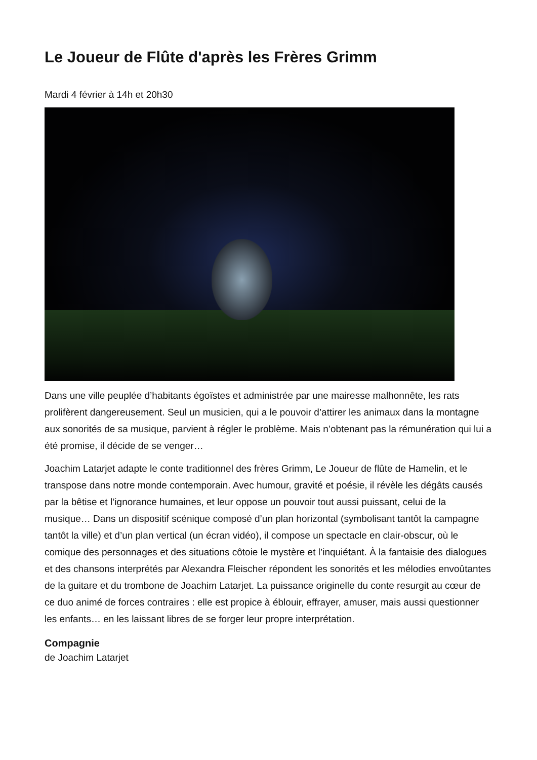Le Joueur de Flûte d'après les Frères Grimm
Mardi 4 février à 14h et 20h30
Dans une ville peuplée d’habitants égoïstes et administrée par une mairesse malhonnête, les rats prolifèrent dangereusement. Seul un musicien, qui a le pouvoir d’attirer les animaux dans la montagne aux sonorités de sa musique, parvient à régler le problème. Mais n’obtenant pas la rémunération qui lui a été promise, il décide de se venger…
Joachim Latarjet adapte le conte traditionnel des frères Grimm, Le Joueur de flûte de Hamelin, et le transpose dans notre monde contemporain. Avec humour, gravité et poésie, il révèle les dégâts causés par la bêtise et l’ignorance humaines, et leur oppose un pouvoir tout aussi puissant, celui de la musique… Dans un dispositif scénique composé d’un plan horizontal (symbolisant tantôt la campagne tantôt la ville) et d’un plan vertical (un écran vidéo), il compose un spectacle en clair-obscur, où le comique des personnages et des situations côtoie le mystère et l’inquiétant. À la fantaisie des dialogues et des chansons interprétés par Alexandra Fleischer répondent les sonorités et les mélodies envoûtantes de la guitare et du trombone de Joachim Latarjet. La puissance originelle du conte resurgit au cœur de ce duo animé de forces contraires : elle est propice à éblouir, effrayer, amuser, mais aussi questionner les enfants… en les laissant libres de se forger leur propre interprétation.
Compagnie
de Joachim Latarjet